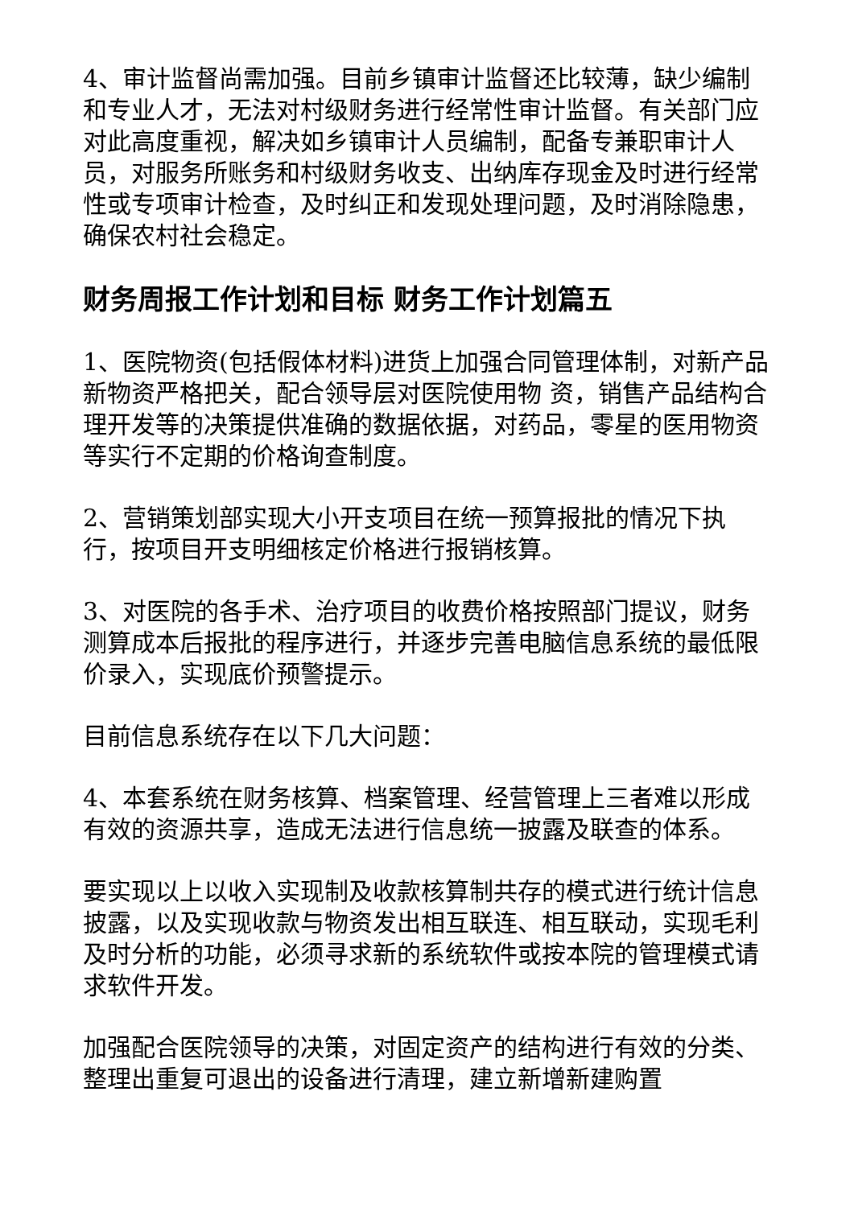4、审计监督尚需加强。目前乡镇审计监督还比较薄，缺少编制和专业人才，无法对村级财务进行经常性审计监督。有关部门应对此高度重视，解决如乡镇审计人员编制，配备专兼职审计人员，对服务所账务和村级财务收支、出纳库存现金及时进行经常性或专项审计检查，及时纠正和发现处理问题，及时消除隐患，确保农村社会稳定。
财务周报工作计划和目标 财务工作计划篇五
1、医院物资(包括假体材料)进货上加强合同管理体制，对新产品新物资严格把关，配合领导层对医院使用物 资，销售产品结构合理开发等的决策提供准确的数据依据，对药品，零星的医用物资等实行不定期的价格询查制度。
2、营销策划部实现大小开支项目在统一预算报批的情况下执行，按项目开支明细核定价格进行报销核算。
3、对医院的各手术、治疗项目的收费价格按照部门提议，财务测算成本后报批的程序进行，并逐步完善电脑信息系统的最低限价录入，实现底价预警提示。
目前信息系统存在以下几大问题：
4、本套系统在财务核算、档案管理、经营管理上三者难以形成有效的资源共享，造成无法进行信息统一披露及联查的体系。
要实现以上以收入实现制及收款核算制共存的模式进行统计信息披露，以及实现收款与物资发出相互联连、相互联动，实现毛利及时分析的功能，必须寻求新的系统软件或按本院的管理模式请求软件开发。
加强配合医院领导的决策，对固定资产的结构进行有效的分类、整理出重复可退出的设备进行清理，建立新增新建购置